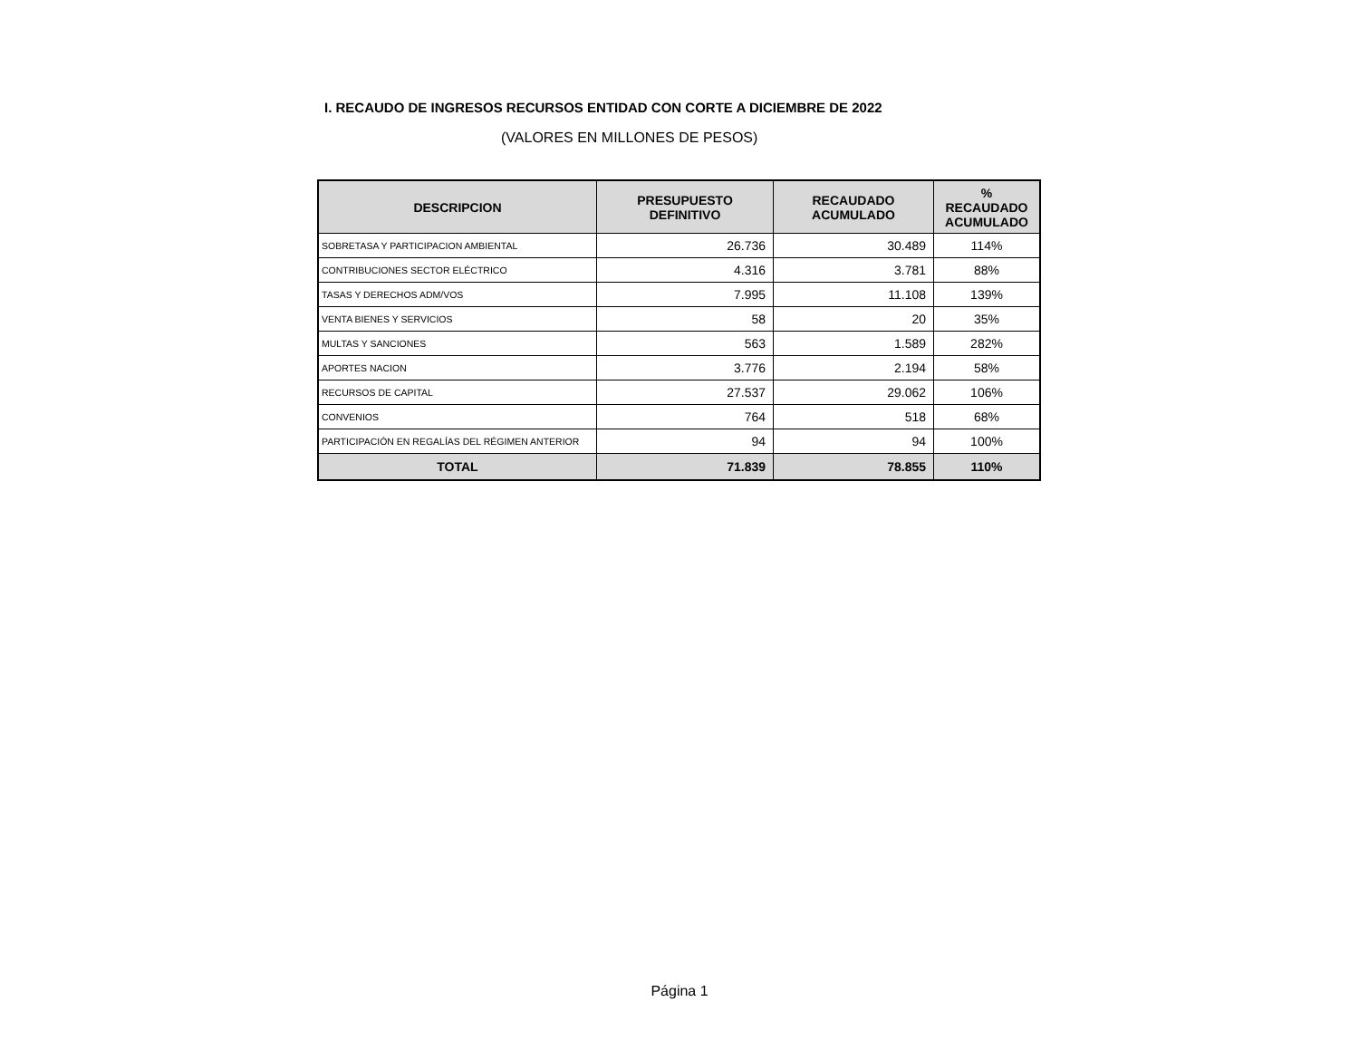I. RECAUDO DE INGRESOS RECURSOS ENTIDAD CON CORTE A DICIEMBRE DE 2022
(VALORES EN MILLONES DE PESOS)
| DESCRIPCION | PRESUPUESTO DEFINITIVO | RECAUDADO ACUMULADO | % RECAUDADO ACUMULADO |
| --- | --- | --- | --- |
| SOBRETASA Y PARTICIPACION AMBIENTAL | 26.736 | 30.489 | 114% |
| CONTRIBUCIONES SECTOR ELÉCTRICO | 4.316 | 3.781 | 88% |
| TASAS Y DERECHOS ADM/VOS | 7.995 | 11.108 | 139% |
| VENTA BIENES Y SERVICIOS | 58 | 20 | 35% |
| MULTAS Y SANCIONES | 563 | 1.589 | 282% |
| APORTES NACION | 3.776 | 2.194 | 58% |
| RECURSOS DE CAPITAL | 27.537 | 29.062 | 106% |
| CONVENIOS | 764 | 518 | 68% |
| PARTICIPACIÓN EN REGALÍAS DEL RÉGIMEN ANTERIOR | 94 | 94 | 100% |
| TOTAL | 71.839 | 78.855 | 110% |
Página 1